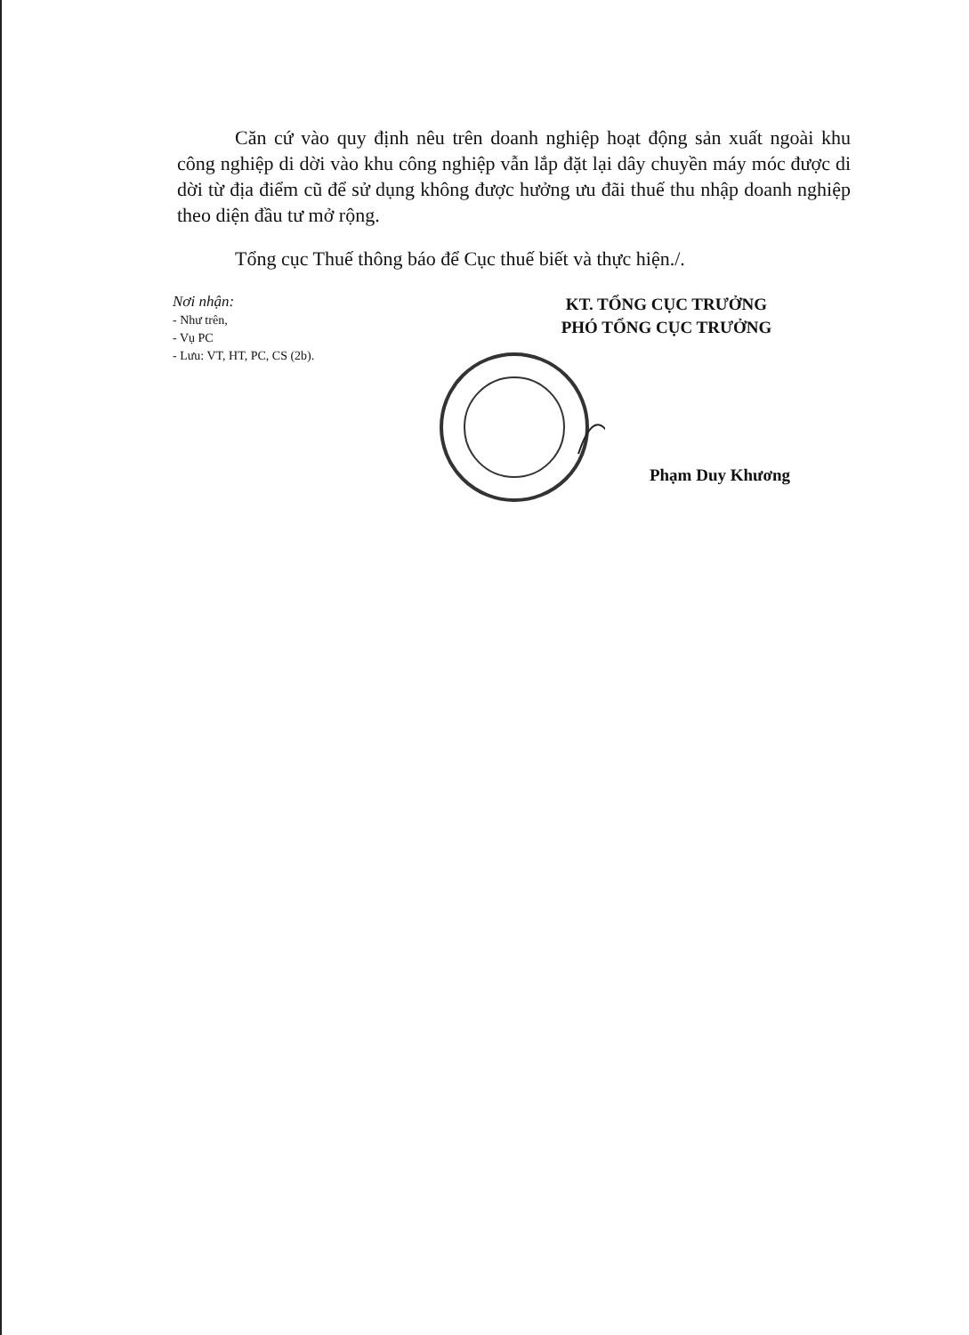Căn cứ vào quy định nêu trên doanh nghiệp hoạt động sản xuất ngoài khu công nghiệp di dời vào khu công nghiệp vẫn lắp đặt lại dây chuyền máy móc được di dời từ địa điểm cũ để sử dụng không được hưởng ưu đãi thuế thu nhập doanh nghiệp theo diện đầu tư mở rộng.
Tổng cục Thuế thông báo để Cục thuế biết và thực hiện./.
Nơi nhận:
- Như trên,
- Vụ PC
- Lưu: VT, HT, PC, CS (2b).
KT. TỔNG CỤC TRƯỞNG
PHÓ TỔNG CỤC TRƯỞNG
Phạm Duy Khương